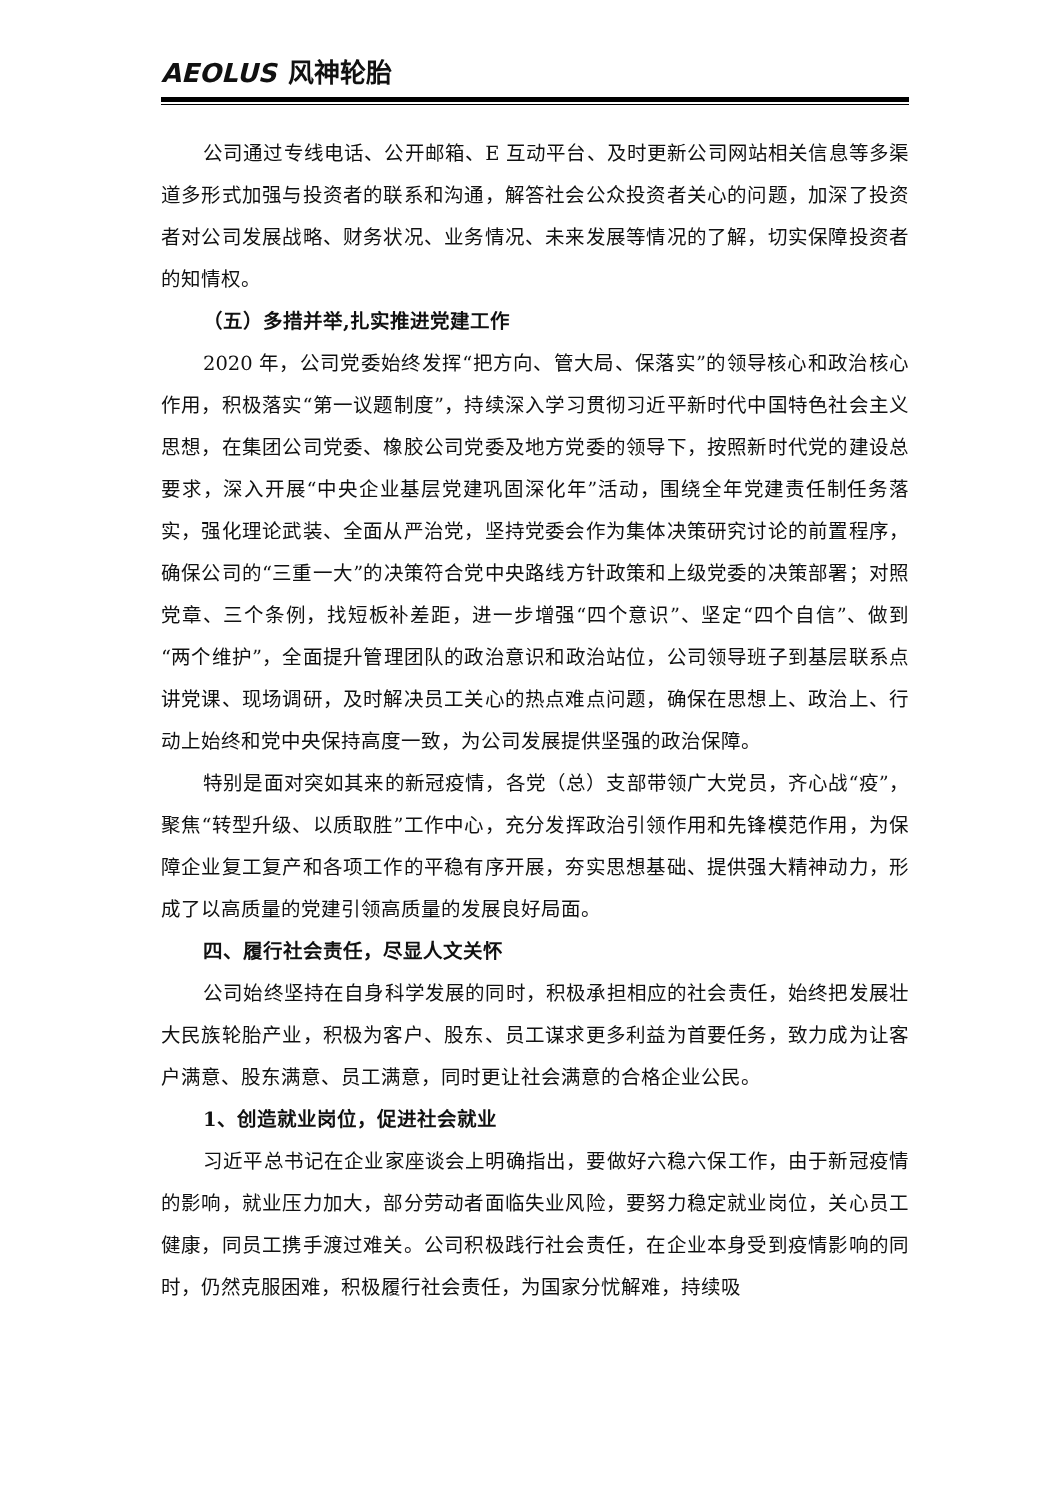AEOLUS 风神轮胎
公司通过专线电话、公开邮箱、E 互动平台、及时更新公司网站相关信息等多渠道多形式加强与投资者的联系和沟通，解答社会公众投资者关心的问题，加深了投资者对公司发展战略、财务状况、业务情况、未来发展等情况的了解，切实保障投资者的知情权。
（五）多措并举,扎实推进党建工作
2020 年，公司党委始终发挥“把方向、管大局、保落实”的领导核心和政治核心作用，积极落实“第一议题制度”，持续深入学习贯彻习近平新时代中国特色社会主义思想，在集团公司党委、橡胶公司党委及地方党委的领导下，按照新时代党的建设总要求，深入开展“中央企业基层党建巩固深化年”活动，围绕全年党建责任制任务落实，强化理论武装、全面从严治党，坚持党委会作为集体决策研究讨论的前置程序，确保公司的“三重一大”的决策符合党中央路线方针政策和上级党委的决策部署；对照党章、三个条例，找短板补差距，进一步增强“四个意识”、坚定“四个自信”、做到“两个维护”，全面提升管理团队的政治意识和政治站位，公司领导班子到基层联系点讲党课、现场调研，及时解决员工关心的热点难点问题，确保在思想上、政治上、行动上始终和党中央保持高度一致，为公司发展提供坚强的政治保障。
特别是面对突如其来的新冠疫情，各党（总）支部带领广大党员，齐心战“疫”，聚焦“转型升级、以质取胜”工作中心，充分发挥政治引领作用和先锋模范作用，为保障企业复工复产和各项工作的平稳有序开展，夯实思想基础、提供强大精神动力，形成了以高质量的党建引领高质量的发展良好局面。
四、履行社会责任，尽显人文关怀
公司始终坚持在自身科学发展的同时，积极承担相应的社会责任，始终把发展壮大民族轮胎产业，积极为客户、股东、员工谋求更多利益为首要任务，致力成为让客户满意、股东满意、员工满意，同时更让社会满意的合格企业公民。
1、创造就业岗位，促进社会就业
习近平总书记在企业家座谈会上明确指出，要做好六稳六保工作，由于新冠疫情的影响，就业压力加大，部分劳动者面临失业风险，要努力稳定就业岗位，关心员工健康，同员工携手渡过难关。公司积极践行社会责任，在企业本身受到疫情影响的同时，仍然克服困难，积极履行社会责任，为国家分忧解难，持续吸